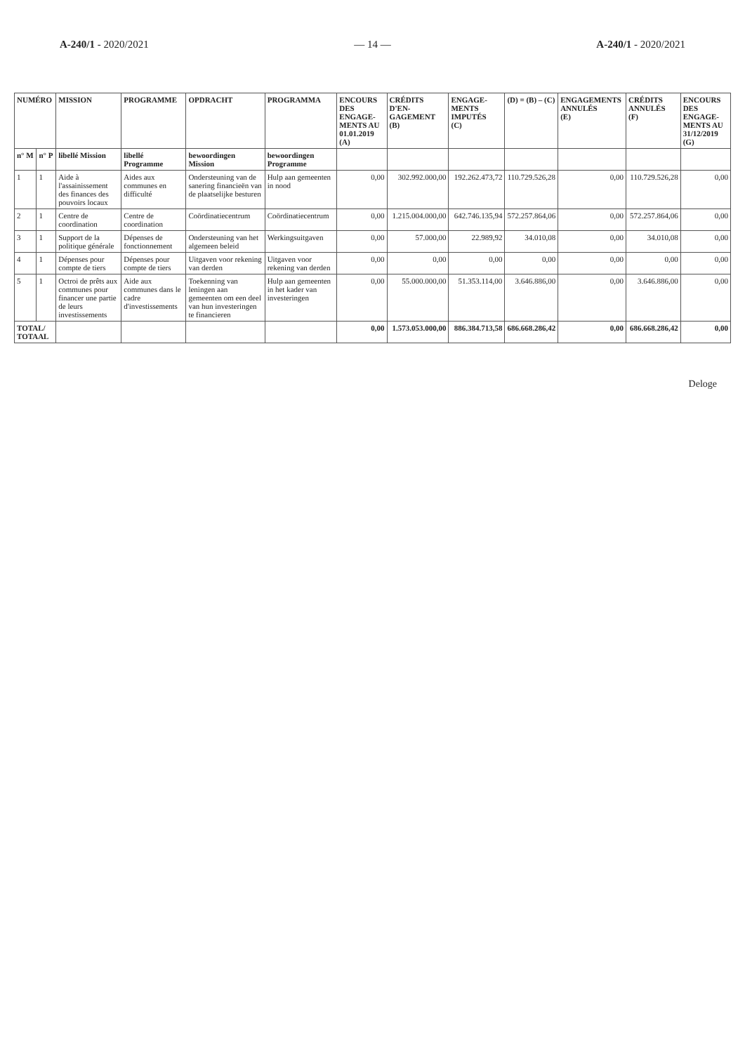A-240/1 - 2020/2021 — 14 — A-240/1 - 2020/2021
| NUMÉRO | | MISSION | PROGRAMME | OPDRACHT | PROGRAMMA | ENCOURS DES ENGAGE-MENTS AU 01.01.2019 (A) | CRÉDITS D'EN-GAGEMENT (B) | ENGAGE-MENTS IMPUTÉS (C) | (D) = (B) – (C) | ENGAGEMENTS ANNULÉS (E) | CRÉDITS ANNULÉS (F) | ENCOURS DES ENGAGE-MENTS AU 31/12/2019 (G) |
| --- | --- | --- | --- | --- | --- | --- | --- | --- | --- | --- | --- | --- |
| n° M | n° P | libellé Mission | libellé Programme | bewoordingen Mission | bewoordingen Programme | | | | | | | |
| 1 | 1 | Aide à l'assainissement des finances des pouvoirs locaux | Aides aux communes en difficulté | Ondersteuning van de sanering financieën van de plaatselijke besturen | Hulp aan gemeenten in nood | 0,00 | 302.992.000,00 | 192.262.473,72 | 110.729.526,28 | 0,00 | 110.729.526,28 | 0,00 |
| 2 | 1 | Centre de coordination | Centre de coordination | Coördinatiecentrum | Coördinatiecentrum | 0,00 | 1.215.004.000,00 | 642.746.135,94 | 572.257.864,06 | 0,00 | 572.257.864,06 | 0,00 |
| 3 | 1 | Support de la politique générale | Dépenses de fonctionnement | Ondersteuning van het algemeen beleid | Werkingsuitgaven | 0,00 | 57.000,00 | 22.989,92 | 34.010,08 | 0,00 | 34.010,08 | 0,00 |
| 4 | 1 | Dépenses pour compte de tiers | Dépenses pour compte de tiers | Uitgaven voor rekening van derden | Uitgaven voor rekening van derden | 0,00 | 0,00 | 0,00 | 0,00 | 0,00 | 0,00 | 0,00 |
| 5 | 1 | Octroi de prêts aux communes pour financer une partie de leurs investissements | Aide aux communes dans le cadre d'investissements | Toekenning van leningen aan gemeenten om een deel van hun investeringen te financieren | Hulp aan gemeenten in het kader van investeringen | 0,00 | 55.000.000,00 | 51.353.114,00 | 3.646.886,00 | 0,00 | 3.646.886,00 | 0,00 |
| TOTAL/ TOTAAL | | | | | | 0,00 | 1.573.053.000,00 | 886.384.713,58 | 686.668.286,42 | 0,00 | 686.668.286,42 | 0,00 |
Deloge